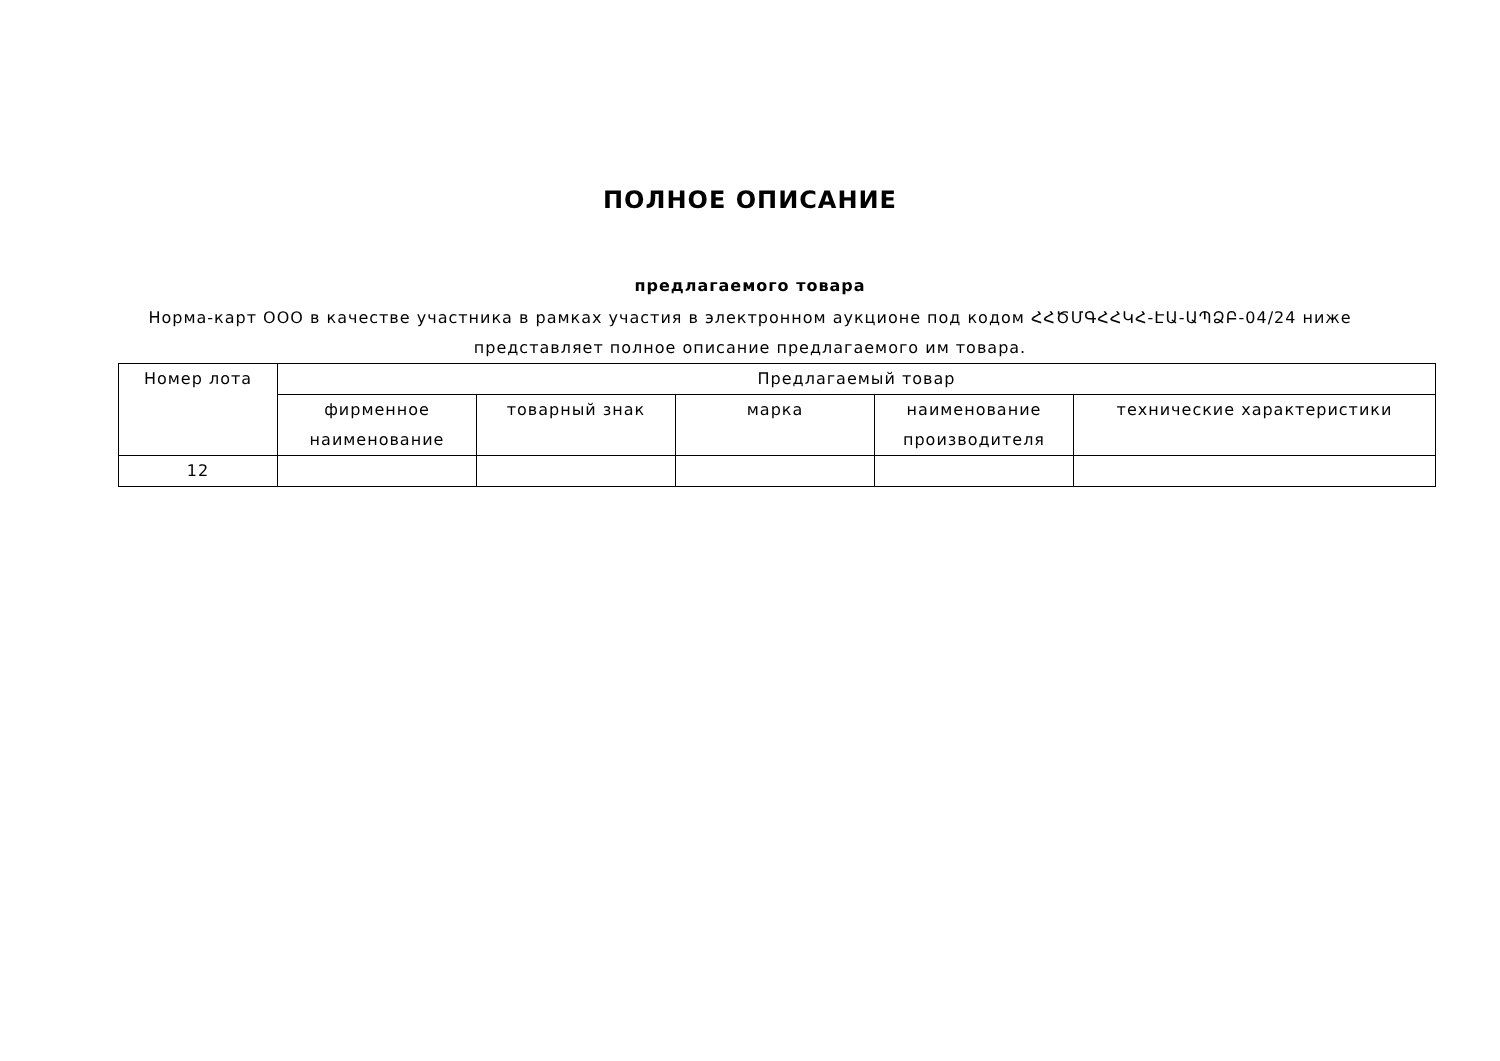ПОЛНОЕ ОПИСАНИЕ
предлагаемого товара
Норма-карт ООО в качестве участника в рамках участия в электронном аукционе под кодом ՀՀԾՄԳՀՀԿՀ-ԷԱ-ԱՊՁԲ-04/24 ниже представляет полное описание предлагаемого им товара.
| Номер лота | Предлагаемый товар | | | | |
| --- | --- | --- | --- | --- | --- |
| | фирменное наименование | товарный знак | марка | наименование производителя | технические характеристики |
| 12 | | | | | |